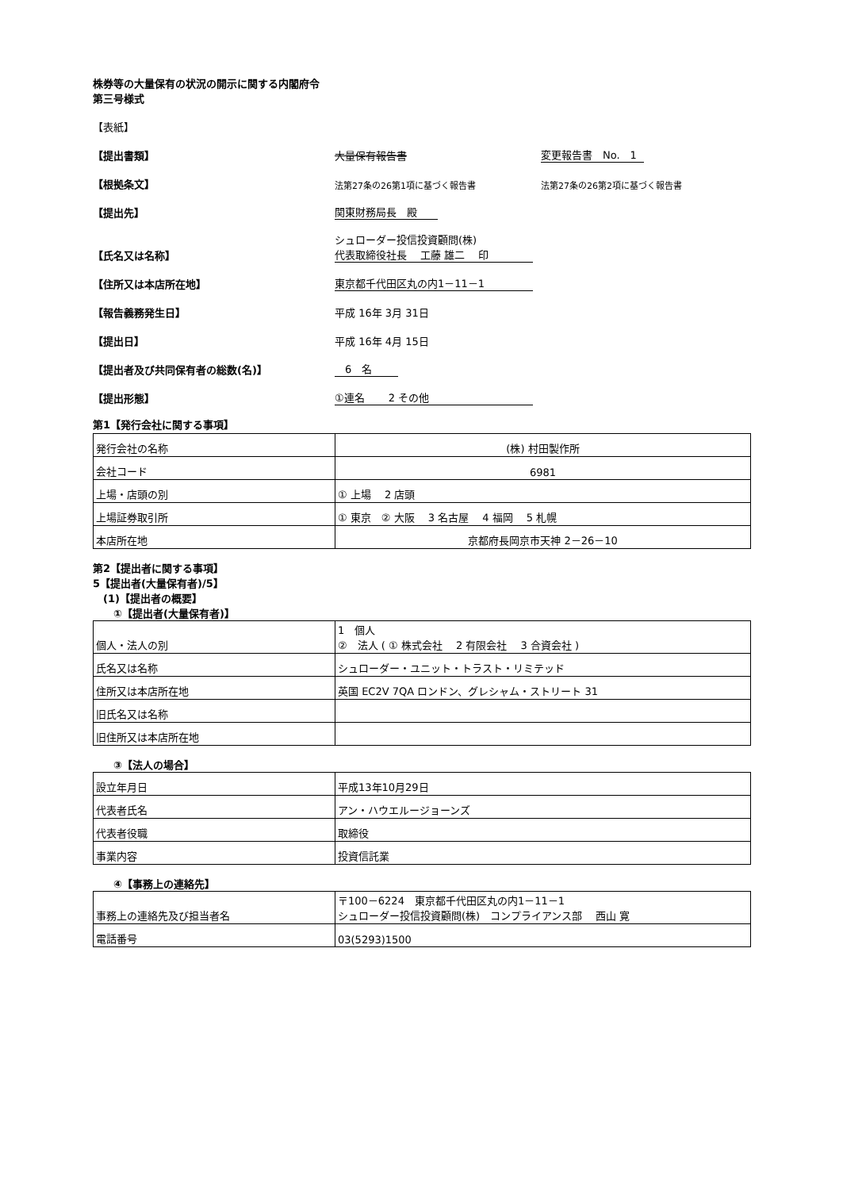株券等の大量保有の状況の開示に関する内閣府令
第三号様式
【表紙】
【提出書類】 大量保有報告書 変更報告書　No.　1
【根拠条文】 法第27条の26第1項に基づく報告書 法第27条の26第2項に基づく報告書
【提出先】 関東財務局長　殿
【氏名又は名称】 シュローダー投信投資顧問(株)
代表取締役社長　 工藤 雄二　 印
【住所又は本店所在地】 東京都千代田区丸の内1－11－1
【報告義務発生日】 平成 16年 3月 31日
【提出日】 平成 16年 4月 15日
【提出者及び共同保有者の総数(名)】　6　名
【提出形態】 ①連名　　 2 その他
第1【発行会社に関する事項】
| 発行会社の名称 | (株) 村田製作所 |
| 会社コード | 6981 |
| 上場・店頭の別 | ① 上場 2 店頭 |
| 上場証券取引所 | ① 東京 ② 大阪 3 名古屋 4 福岡 5 札幌 |
| 本店所在地 | 京都府長岡京市天神 2－26－10 |
第2【提出者に関する事項】
5【提出者(大量保有者)/5】
　(1)【提出者の概要】
　　①【提出者(大量保有者)】
| 個人・法人の別 | 1 個人 ② 法人 ( ① 株式会社 2 有限会社 3 合資会社 ) |
| 氏名又は名称 | シュローダー・ユニット・トラスト・リミテッド |
| 住所又は本店所在地 | 英国 EC2V 7QA ロンドン、グレシャム・ストリート 31 |
| 旧氏名又は名称 | |
| 旧住所又は本店所在地 | |
　　③【法人の場合】
| 設立年月日 | 平成13年10月29日 |
| 代表者氏名 | アン・ハウエルージョーンズ |
| 代表者役職 | 取締役 |
| 事業内容 | 投資信託業 |
　　④【事務上の連絡先】
| 事務上の連絡先及び担当者名 | 〒100－6224 東京都千代田区丸の内1－11－1 シュローダー投信投資顧問(株) コンプライアンス部 西山 寛 |
| 電話番号 | 03(5293)1500 |